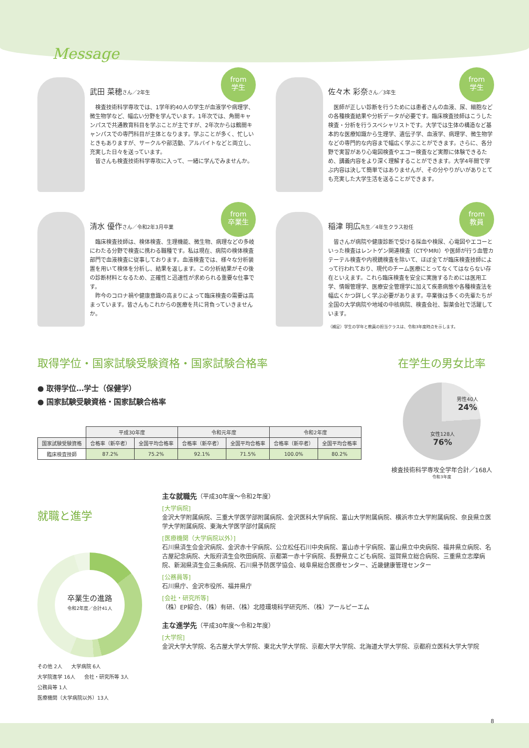Message
from
学生
武田 菜穂さん／2年生
　検査技術科学専攻では、1学年約40人の学生が血液学や病理学、微生物学など、幅広い分野を学んでいます。1年次では、角間キャンパスで共通教育科目を学ぶことが主ですが、2年次からは鶴間キャンパスでの専門科目が主体となります。学ぶことが多く、忙しいときもありますが、サークルや部活動、アルバイトなどと両立し、充実した日々を送っています。
　皆さんも検査技術科学専攻に入って、一緒に学んでみませんか。
from
学生
佐々木 彩奈さん／3年生
　医師が正しい診断を行うためには患者さんの血液、尿、細胞などの各種検査結果や分析データが必要です。臨床検査技師はこうした検査・分析を行うスペシャリストです。大学では生体の構造など基本的な医療知識から生理学、遺伝子学、血液学、病理学、微生物学などの専門的な内容まで幅広く学ぶことができます。さらに、各分野で実習があり心電図検査やエコー検査など実際に体験できるため、講義内容をより深く理解することができます。大学4年間で学ぶ内容は決して簡単ではありませんが、その分やりがいがありとても充実した大学生活を送ることができます。
from
卒業生
清水 優作さん／令和2年3月卒業
　臨床検査技師は、検体検査、生理機能、微生物、病理などの多岐にわたる分野で検査に携わる職種です。私は現在、病院の検体検査部門で血液検査に従事しております。血液検査では、様々な分析装置を用いて検体を分析し、結果を返します。この分析結果がその後の診断材料となるため、正確性と迅速性が求められる重要な仕事です。
　昨今のコロナ禍や健康意識の高まりによって臨床検査の需要は高まっています。皆さんもこれからの医療を共に背負っていきませんか。
from
教員
稲津 明広先生／4年生クラス担任
　皆さんが病院や健康診断で受ける採血や検尿、心電図やエコーといった検査はレントゲン関連検査（CTやMRI）や医師が行う血管カテーテル検査や内視鏡検査を除いて、ほぼ全てが臨床検査技師によって行われており、現代のチーム医療にとってなくてはならない存在といえます。これら臨床検査を安全に実施するためには医用工学、情報管理学、医療安全管理学に加えて疾患病態や各種検査法を幅広くかつ詳しく学ぶ必要があります。卒業後は多くの先輩たちが全国の大学病院や地域の中核病院、検査会社、製薬会社で活躍しています。
（補足）学生の学年と教員の担当クラスは、令和3年度時点を示します。
取得学位・国家試験受験資格・国家試験合格率
● 取得学位…学士（保健学）
● 国家試験受験資格・国家試験合格率
| | 平成30年度 | | 令和元年度 | | 令和2年度 | |
| 国家試験受験資格 | 合格率（新卒者） | 全国平均合格率 | 合格率（新卒者） | 全国平均合格率 | 合格率（新卒者） | 全国平均合格率 |
| 臨床検査技師 | 87.2% | 75.2% | 92.1% | 71.5% | 100.0% | 80.2% |
在学生の男女比率
男性40人
24%
女性128人
76%
検査技術科学専攻全学年合計／168人
令和3年度
就職と進学
卒業生の進路
令和2年度／合計41人
その他 2人 大学病院 6人 大学院進学 16人 会社・研究所等 3人 公務員等 1人 医療機関（大学病院以外）13人
主な就職先（平成30年度～令和2年度）
[大学病院]
金沢大学附属病院、三重大学医学部附属病院、金沢医科大学病院、富山大学附属病院、横浜市立大学附属病院、奈良県立医学大学附属病院、東海大学医学部付属病院
[医療機関（大学病院以外）]
石川県済生会金沢病院、金沢赤十字病院、公立松任石川中央病院、富山赤十字病院、富山県立中央病院、福井県立病院、名古屋記念病院、大阪府済生会吹田病院、京都第一赤十字病院、長野県立こども病院、滋賀県立総合病院、三重県立志摩病院、新潟県済生会三条病院、石川県予防医学協会、岐阜県総合医療センター、近畿健康管理センター
[公務員等]
石川県庁、金沢市役所、福井県庁
[会社・研究所等]
（株）EP綜合、（株）有研、（株）北陸環境科学研究所、（株）アールピーエム
主な進学先（平成30年度～令和2年度）
[大学院]
金沢大学大学院、名古屋大学大学院、東北大学大学院、京都大学大学院、北海道大学大学院、京都府立医科大学大学院
8